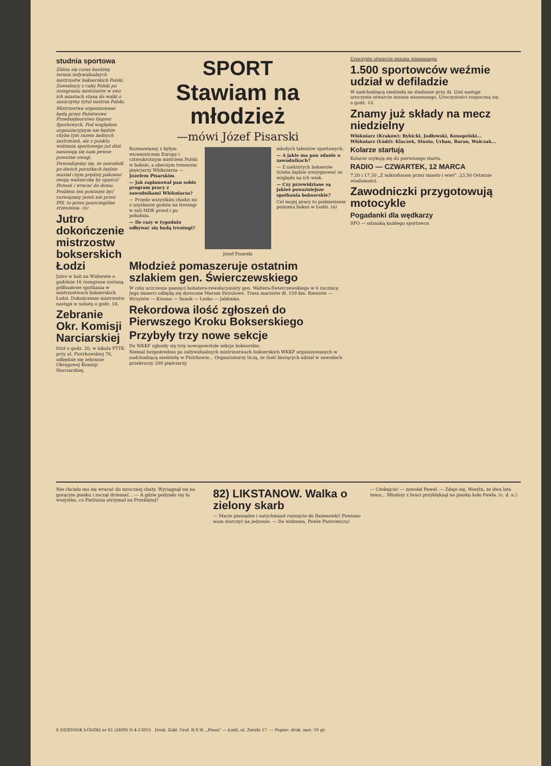studnia sportowa
Zbliża się coraz bardziej termin indywidualnych mistrzostw bokserskich Polski. Zawodnicy z całej Polski po rozegraniu mistrzostw w swo ich miastach staną do walki o zaszczytny tytuł mistrza Polski.
Mistrzostwa organizowane będą przez Państwowe Przedsiębiorstwo Imprez Sportowych. Pod względem organizacyjnym nie będzie chyba tym razem żadnych zastrzeżeń, ale z punktu widzenia sportowego już dziś nasuwają się nam pewne poważne uwagi.
Dowiadujemy się, że zawodnik po dwóch porażkach będzie musiał czym prędzej pakować swoją walizeczkę by opuścić Poznań i wracać do domu.
Problem ten powinien być rozwiązany jeżeli nie przez PIS, to przez poszczególne zrzeszenia. (n)
Jutro dokończenie mistrzostw bokserskich Łodzi
Jutro w hali na Widzewie o godzinie 16 rozegrane zostaną półfinałowe spotkania w mistrzostwach bokserskich Łodzi. Dokończenie mistrzostw nastąpi w sobotę o godz. 18.
Zebranie Okr. Komisji Narciarskiej
Dziś o godz. 20, w lokalu PTTK przy ul. Piotrkowskiej 76, odbędzie się zebranie Okręgowej Komisji Narciarskiej.
SPORT
Stawiam na młodzież
—mówi Józef Pisarski
Rozmawiamy z byłym wicemistrzem Europy i czterokrotnym mistrzem Polski w boksie, a obecnym trenerem pięściarzy Włókniarza — Józefem Pisarskim.
— Jak zaplanował pan sobie program pracy z zawodnikami Włókniarza?
— Przede wszystkim chodzi mi o uzyskanie godzin na treningi w sali MDK przed i po południu.
— Ile razy w tygodniu odbywać się będą treningi?
Józef Pisarski młodych talentów sportowych.
— A jakie ma pan zdanie o zawodnikach?
— Z niektórych bokserów trzeba będzie zrezygnować ze względu na ich wiek.
— Czy przewidziane są jakieś poważniejsze spotkania bokserskie?
Cel mojej pracy to podniesienie poziomu boksu w Łodzi. (n)
Młodzież pomaszeruje ostatnim szlakiem gen. Świerczewskiego
W celu uczczenia pamięci bohatera-rewolucjonisty gen. Waltera-Świerczewskiego w 6 rocznicę Jego śmierci odbędą się doroczne Marsze Patrolowe. Trasa marszów dł. 159 km: Rzeszów — Strzyżów — Krosno — Sanok — Lesko — Jabłonka.
Rekordowa ilość zgłoszeń do Pierwszego Kroku Bokserskiego
Przybyły trzy nowe sekcje
Do WKKF zgłosiły się trzy nowopowstałe sekcje bokserskie.
Niemal bezpośrednio po indywidualnych mistrzostwach bokserskich WKKF organizowanych w nadchodzącą niedzielę w Piotrkowie... Organizatorzy liczą, że ilość biorących udział w zawodach przekroczy 200 pięściarzy.
Uroczyste otwarcie sezonu wiosennego
1.500 sportowców weźmie udział w defiladzie
W nadchodzącą niedzielę na stadionie przy Al. Unii nastąpi uroczyste otwarcie sezonu wiosennego. Uroczystości rozpoczną się o godz. 14.
Znamy już składy na mecz niedzielny
Włókniarz (Kraków): Rybicki, Jodłowski, Konopelski... Włókniarz (Łódź): Klaczek, Stusio, Urban, Baran, Walczak...
Kolarze startują
Kolarze szykują się do pierwszego startu.
RADIO — CZWARTEK, 12 MARCA
7.20 i 17.30 „Z mikrofonem przez miasto i wieś". 23.50 Ostatnie wiadomości.
Zawodniczki przygotowują motocykle
Pogadanki dla wędkarzy
SPO — odznaką każdego sportowca
Nie chciało mu się wracać do mrocznej chaty. Wyciągnął się na gorącym piasku i zaczął drzemać... — A gdzie podziało się to wszystko, co Pietiusza otrzymał na Przeklętej?
82) LIKSTANOW. Walka o zielony skarb
— Macie pieniądze i natychmiast ruszajcie do Bażenowki! Powinno wam starczyć na jedzenie. — Do widzenia, Pawle Piotrowiczu!
— Czekajcie! — zawołał Paweł. — Zdaje się, Wasylu, że dwa lata temu... Młodszy z braci przyklęknął na piasku koło Pawła. (c. d. n.)
6 DZIENNIK ŁÓDZKI nr 61 (2689) D-4-13855 Druk. Zakł. Graf. R.S.W. „Prasa" — Łódź, ul. Żwirki 17. — Papier: druk. mat. 50 gr.